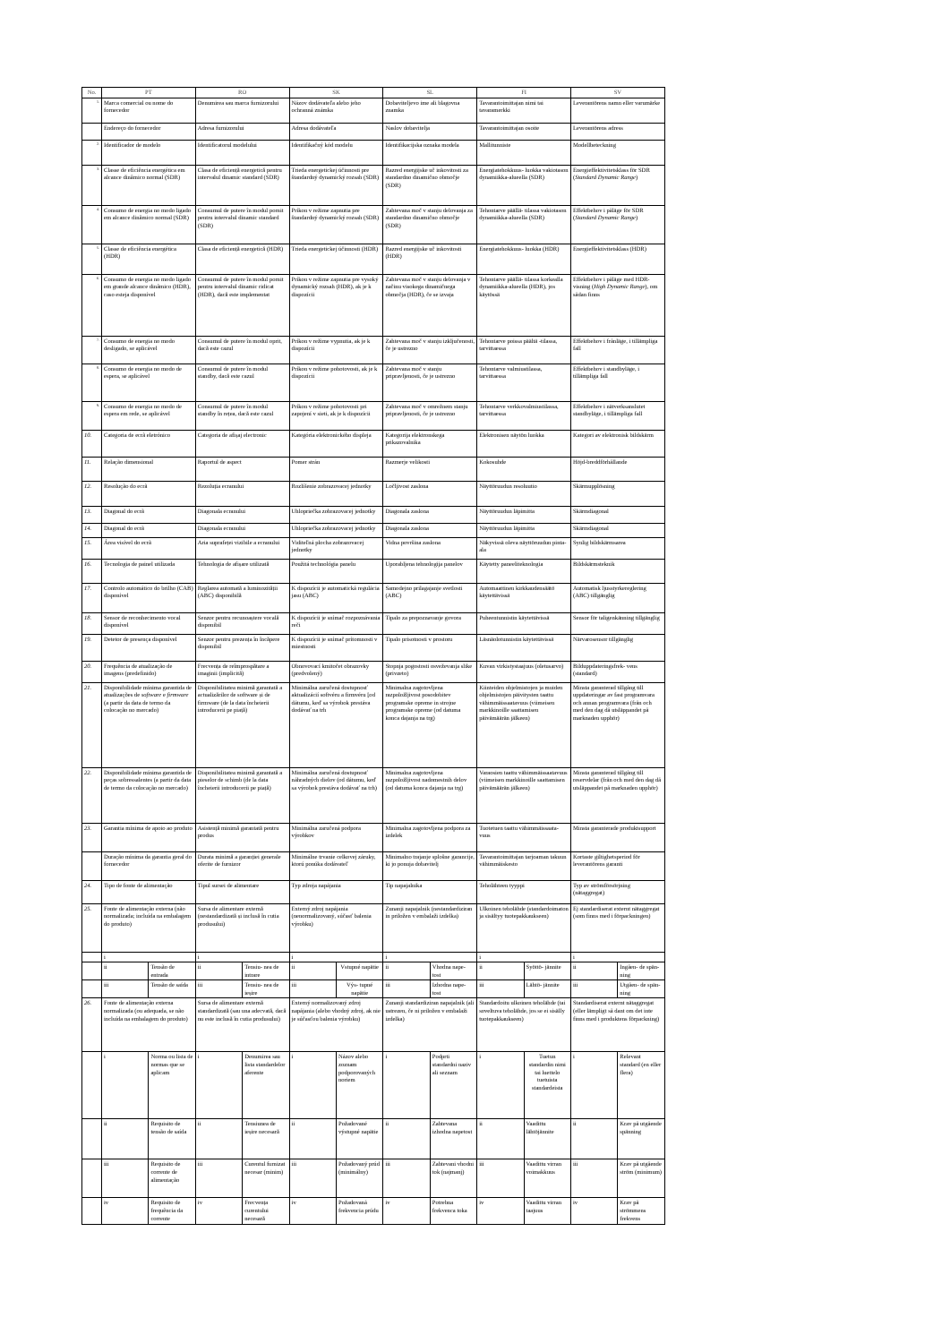| No. | PT | | RO | | SK | | SL | | FI | | SV | |
| --- | --- | --- | --- | --- | --- | --- | --- | --- | --- | --- | --- | --- |
| <sup>1.</sup> | Marca comercial ou nome do fornecedor | | Denumirea sau marca furnizorului | | Názov dodávateľa alebo jeho ochranná známka | | Dobaviteljevo ime ali blagovna znamka | | Tavarantoimittajan nimi tai tavaramerkki | | Leverantörens namn eller varumärke | |
| | Endereço do fornecedor | | Adresa furnizorului | | Adresa dodávateľa | | Naslov dobavitelja | | Tavarantoimittajan osoite | | Leverantörens adress | |
| <sup>2.</sup> | Identificador de modelo | | Identificatorul modelului | | Identifikačný kód modelu | | Identifikacijska oznaka modela | | Mallitunniste | | Modellbeteckning | |
| <sup>3.</sup> | Classe de eficiência energética em alcance dinâmico normal (SDR) | | Clasa de eficiență energetică pentru intervalul dinamic standard (SDR) | | Trieda energetickej účinnosti pre štandardný dynamický rozsah (SDR) | | Razred energijske uč inkovitosti za standardno dinamično območje (SDR) | | Energiatehokkuus- luokka vakiotason dynamiikka-alueella (SDR) | | Energieffektivitetsklass för SDR ( Standard Dynamic Range ) | |
| <sup>4.</sup> | Consumo de energia no modo ligado em alcance dinâmico normal (SDR) | | Consumul de putere în modul pornit pentru intervalul dinamic standard (SDR) | | Príkon v režime zapnutia pre štandardný dynamický rozsah (SDR) | | Zahtevana moč v stanju delovanja za standardno dinamično območje (SDR) | | Tehontarve päällä- tilassa vakiotason dynamiikka-alueella (SDR) | | Effektbehov i påläge för SDR ( Standard Dynamic Range ) | |
| <sup>5.</sup> | Classe de eficiência energética (HDR) | | Clasa de eficiență energetică (HDR) | | Trieda energetickej účinnosti (HDR) | | Razred energijske uč inkovitosti (HDR) | | Energiatehokkuus- luokka (HDR) | | Energieffektivitetsklass (HDR) | |
| <sup>6.</sup> | Consumo de energia no modo ligado em grande alcance dinâmico (HDR), caso esteja disponível | | Consumul de putere în modul pornit pentru intervalul dinamic ridicat (HDR), dacă este implementat | | Príkon v režime zapnutia pre vysoký dynamický rozsah (HDR), ak je k dispozícii | | Zahtevana moč v stanju delovanja v načinu visokega dinamičnega območja (HDR), če se izvaja | | Tehontarve päällä- tilassa korkealla dynamiikka-alueella (HDR), jos käytössä | | Effektbehov i påläge med HDR-visning ( High Dynamic Range ), om sådan finns | |
| <sup>7.</sup> | Consumo de energia no modo desligado, se aplicável | | Consumul de putere în modul oprit, dacă este cazul | | Príkon v režime vypnutia, ak je k dispozícii | | Zahtevana moč v stanju izključenosti, če je ustrezno | | Tehontarve poissa päältä -tilassa, tarvittaessa | | Effektbehov i frånläge, i tillämpliga fall | |
| <sup>8.</sup> | Consumo de energia no modo de espera, se aplicável | | Consumul de putere în modul standby, dacă este cazul | | Príkon v režime pohotovosti, ak je k dispozícii | | Zahtevana moč v stanju pripravljenosti, če je ustrezno | | Tehontarve valmiustilassa, tarvittaessa | | Effektbehov i standbyläge, i tillämpliga fall | |
| <sup>9.</sup> | Consumo de energia no modo de espera em rede, se aplicável | | Consumul de putere în modul standby în rețea, dacă este cazul | | Príkon v režime pohotovosti pri zapojení v sieti, ak je k dispozícii | | Zahtevana moč v omrežnem stanju pripravljenosti, če je ustrezno | | Tehontarve verkkovalmiustilassa, tarvittaessa | | Effektbehov i nätverksanslutet standbyläge, i tillämpliga fall | |
| 10. | Categoria de ecrã eletrónico | | Categoria de afișaj electronic | | Kategória elektronického displeja | | Kategorija elektronskega prikazovalnika | | Elektronisen näytön luokka | | Kategori av elektronisk bildskärm | |
| 11. | Relação dimensional | | Raportul de aspect | | Pomer strán | | Razmerje velikosti | | Kokosuhde | | Höjd-breddförhållande | |
| 12. | Resolução do ecrã | | Rezoluția ecranului | | Rozlíšenie zobrazovacej jednotky | | Ločljivost zaslona | | Näyttöruudun resoluutio | | Skärmupplösning | |
| 13. | Diagonal do ecrã | | Diagonala ecranului | | Uhlopriečka zobrazovacej jednotky | | Diagonala zaslona | | Näyttöruudun läpimitta | | Skärmdiagonal | |
| 14. | Diagonal do ecrã | | Diagonala ecranului | | Uhlopriečka zobrazovacej jednotky | | Diagonala zaslona | | Näyttöruudun läpimitta | | Skärmdiagonal | |
| 15. | Área visível do ecrã | | Aria suprafeței vizibile a ecranului | | Viditeľná plocha zobrazovacej jednotky | | Vidna površina zaslona | | Näkyvissä oleva näyttöruudun pinta-ala | | Synlig bildskärmsarea | |
| 16. | Tecnologia de painel utilizada | | Tehnologia de afișare utilizată | | Použitá technológia panelu | | Uporabljena tehnologija panelov | | Käytetty paneeliteknologia | | Bildskärmsteknik | |
| 17. | Controlo automático do brilho (CAB) disponível | | Reglarea automată a luminozității (ABC) disponibilă | | K dispozícii je automatická regulácia jasu (ABC) | | Samodejno prilagajanje svetlosti (ABC) | | Automaattinen kirkkaudensäätö käytettävissä | | Automatisk ljusstyrkereglering (ABC) tillgänglig | |
| 18. | Sensor de reconhecimento vocal disponível | | Senzor pentru recunoaștere vocală disponibil | | K dispozícii je snímač rozpoznávania reči | | Tipalo za prepoznavanje govora | | Puheentunnistin käytettävissä | | Sensor för taligenkänning tillgänglig | |
| 19. | Detetor de presença disponível | | Senzor pentru prezența în încăpere disponibil | | K dispozícii je snímač prítomnosti v miestnosti | | Tipalo prisotnosti v prostoru | | Läsnäolotunnistin käytettävissä | | Närvarosensor tillgänglig | |
| 20. | Frequência de atualização de imagens (predefinido) | | Frecvența de reîmprospătare a imaginii (implicită) | | Obnovovací kmitočet obrazovky (predvolený) | | Stopnja pogostosti osveževanja slike (privzeto) | | Kuvan virkistystaajuus (oletusarvo) | | Bilduppdateringsfrek- vens (standard) | |
| 21. | Disponibilidade mínima garantida de atualizações de software e firmware (a partir da data de termo da colocação no mercado) | | Disponibilitatea minimă garantată a actualizărilor de software și de firmware (de la data încheierii introducerii pe piață) | | Minimálna zaručená dostupnosť aktualizácií softvéru a firmvéru [od dátumu, keď sa výrobok prestáva dodávať na trh | | Minimalna zagotovljena razpoložljivost posodobitev programske opreme in strojne programske opreme (od datuma konca dajanja na trg) | | Kiinteiden ohjelmistojen ja muiden ohjelmistojen päivitysten taattu vähimmäissaatavuus (viimeisen markkinoille saattamisen päivämäärän jälkeen) | | Minsta garanterad tillgång till uppdateringar av fast programvara och annan programvara (från och med den dag då utsläppandet på marknaden upphör) | |
| 22. | Disponibilidade mínima garantida de peças sobressalentes (a partir da data de termo da colocação no mercado) | | Disponibilitatea minimă garantată a pieselor de schimb (de la data încheierii introducerii pe piață) | | Minimálna zaručená dostupnosť náhradných dielov (od dátumu, keď sa výrobok prestáva dodávať na trh) | | Minimalna zagotovljena razpoložljivost nadomestnih delov (od datuma konca dajanja na trg) | | Varaosien taattu vähimmäissaatavuus (viimeisen markkinoille saattamisen päivämäärän jälkeen) | | Minsta garanterad tillgång till reservdelar (från och med den dag då utsläppandet på marknaden upphör) | |
| 23. | Garantia mínima de apoio ao produto | | Asistență minimă garantată pentru produs | | Minimálna zaručená podpora výrobkov | | Minimalna zagotovljena podpora za izdelek | | Tuotetuen taattu vähimmäissaata- vuus | | Minsta garanterade produktsupport | |
| | Duração mínima da garantia geral do fornecedor | | Durata minimă a garanției generale oferite de furnizor | | Minimálne trvanie celkovej záruky, ktorú ponúka dodávateľ | | Minimalno trajanje splošne garancije, ki jo ponuja dobavitelj | | Tavarantoimittajan tarjoaman takuun vähimmäiskesto | | Kortaste giltighetsperiod för leverantörens garanti | |
| 24. | Tipo de fonte de alimentação | | Tipul sursei de alimentare | | Typ zdroja napájania | | Tip napajalnika | | Teholähteen tyyppi | | Typ av strömförsörjning (nätaggregat) | |
| 25. | Fonte de alimentação externa (não normalizada; incluída na embalagem do produto) | | Sursa de alimentare externă (nestandardizată și inclusă în cutia produsului) | | Externý zdroj napájania (nenormalizovaný, súčasť balenia výrobku) | | Zunanji napajalnik (nestandardiziran in priložen v embalaži izdelka) | | Ulkoinen teholähde (standardoimaton ja sisältyy tuotepakkaukseen) | | Ej standardiserat externt nätaggregat (som finns med i förpackningen) | |
| | i | | i | | i | | i | | i | | i | |
| | ii | Tensão de entrada | ii | Tensiu- nea de intrare | ii | Vstupné napätie | ii | Vhodna nape- tost | ii | Syöttö- jännite | ii | Ingåen- de spän- ning |
| | iii | Tensão de saída | iii | Tensiu- nea de ieșire | iii | Výs- tupné napätie | iii | Izhodna nape- tost | iii | Lähtö- jännite | iii | Utgåen- de spän- ning |
| 26. | Fonte de alimentação externa normalizada (ou adequada, se não incluída na embalagem do produto) | | Sursa de alimentare externă standardizată (sau una adecvată, dacă nu este inclusă în cutia produsului) | | Externý normalizovaný zdroj napájania (alebo vhodný zdroj, ak nie je súčasťou balenia výrobku) | | Zunanji standardiziran napajalnik (ali ustrezen, če ni priložen v embalaži izdelka) | | Standardoitu ulkoinen teholähde (tai soveltuva teholähde, jos se ei sisälly tuotepakkaukseen) | | Standardiserat externt nätaggregat (eller lämpligt så dant om det inte finns med i produktens förpackning) | |
| | i | Norma ou lista de normas que se aplicam | i | Denumirea sau lista standardelor aferente | i | Názov alebo zoznam podporovaných noriem | i | Podprti standardni naziv ali seznam | i | Tuetun standardin nimi tai luettelo tuetuista standardeista | i | Relevant standard (en eller flera) |
| | ii | Requisito de tensão de saída | ii | Tensiunea de ieșire necesară | ii | Požadované výstupné napätie | ii | Zahtevana izhodna napetost | ii | Vaadittu lähtöjännite | ii | Krav på utgående spänning |
| | iii | Requisito de corrente de alimentação | iii | Curentul furnizat necesar (minim) | iii | Požadovaný prúd (minimálny) | iii | Zahtevani vhodni tok (najmanj) | iii | Vaadittu virran voimakkuus | iii | Krav på utgående ström (minimum) |
| | iv | Requisito de frequência da corrente | iv | Frecvența curentului necesară | iv | Požadovaná frekvencia prúdu | iv | Potrebna frekvenca toka | iv | Vaadittu virran taajuus | iv | Krav på strömmens frekvens |